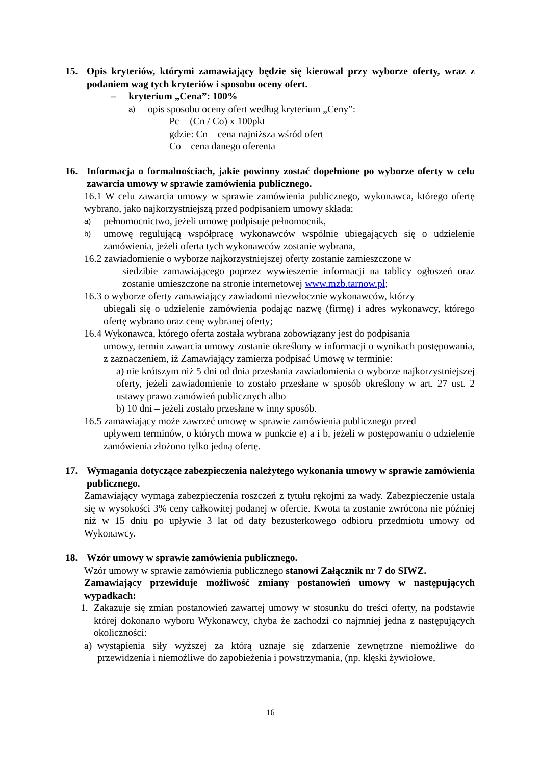15. Opis kryteriów, którymi zamawiający będzie się kierował przy wyborze oferty, wraz z podaniem wag tych kryteriów i sposobu oceny ofert.
– kryterium „Cena”: 100%
a) opis sposobu oceny ofert według kryterium „Ceny”:
Pc = (Cn / Co) x 100pkt
gdzie: Cn – cena najniższa wśród ofert
Co – cena danego oferenta
16. Informacja o formalnościach, jakie powinny zostać dopełnione po wyborze oferty w celu zawarcia umowy w sprawie zamówienia publicznego.
16.1 W celu zawarcia umowy w sprawie zamówienia publicznego, wykonawca, którego ofertę wybrano, jako najkorzystniejszą przed podpisaniem umowy składa:
a) pełnomocnictwo, jeżeli umowę podpisuje pełnomocnik,
b) umowę regulującą współpracę wykonawców wspólnie ubiegających się o udzielenie zamówienia, jeżeli oferta tych wykonawców zostanie wybrana,
16.2 zawiadomienie o wyborze najkorzystniejszej oferty zostanie zamieszczone w
siedzibie zamawiającego poprzez wywieszenie informacji na tablicy ogłoszeń oraz zostanie umieszczone na stronie internetowej www.mzb.tarnow.pl;
16.3 o wyborze oferty zamawiający zawiadomi niezwłocznie wykonawców, którzy
ubiegali się o udzielenie zamówienia podając nazwę (firmę) i adres wykonawcy, którego ofertę wybrano oraz cenę wybranej oferty;
16.4 Wykonawca, którego oferta została wybrana zobowiązany jest do podpisania
umowy, termin zawarcia umowy zostanie określony w informacji o wynikach postępowania, z zaznaczeniem, iż Zamawiający zamierza podpisać Umowę w terminie:
a) nie krótszym niż 5 dni od dnia przesłania zawiadomienia o wyborze najkorzystniejszej oferty, jeżeli zawiadomienie to zostało przesłane w sposób określony w art. 27 ust. 2 ustawy prawo zamówień publicznych albo
b) 10 dni – jeżeli zostało przesłane w inny sposób.
16.5 zamawiający może zawrzeć umowę w sprawie zamówienia publicznego przed
upływem terminów, o których mowa w punkcie e) a i b, jeżeli w postępowaniu o udzielenie zamówienia złożono tylko jedną ofertę.
17. Wymagania dotyczące zabezpieczenia należytego wykonania umowy w sprawie zamówienia publicznego.
Zamawiający wymaga zabezpieczenia roszczeń z tytułu rękojmi za wady. Zabezpieczenie ustala się w wysokości 3% ceny całkowitej podanej w ofercie. Kwota ta zostanie zwrócona nie później niż w 15 dniu po upływie 3 lat od daty bezusterkowego odbioru przedmiotu umowy od Wykonawcy.
18. Wzór umowy w sprawie zamówienia publicznego.
Wzór umowy w sprawie zamówienia publicznego stanowi Załącznik nr 7 do SIWZ.
Zamawiający przewiduje możliwość zmiany postanowień umowy w następujących wypadkach:
1. Zakazuje się zmian postanowień zawartej umowy w stosunku do treści oferty, na podstawie której dokonano wyboru Wykonawcy, chyba że zachodzi co najmniej jedna z następujących okoliczności:
a) wystąpienia siły wyższej za którą uznaje się zdarzenie zewnętrzne niemożliwe do przewidzenia i niemożliwe do zapobieżenia i powstrzymania, (np. klęski żywiołowe,
16